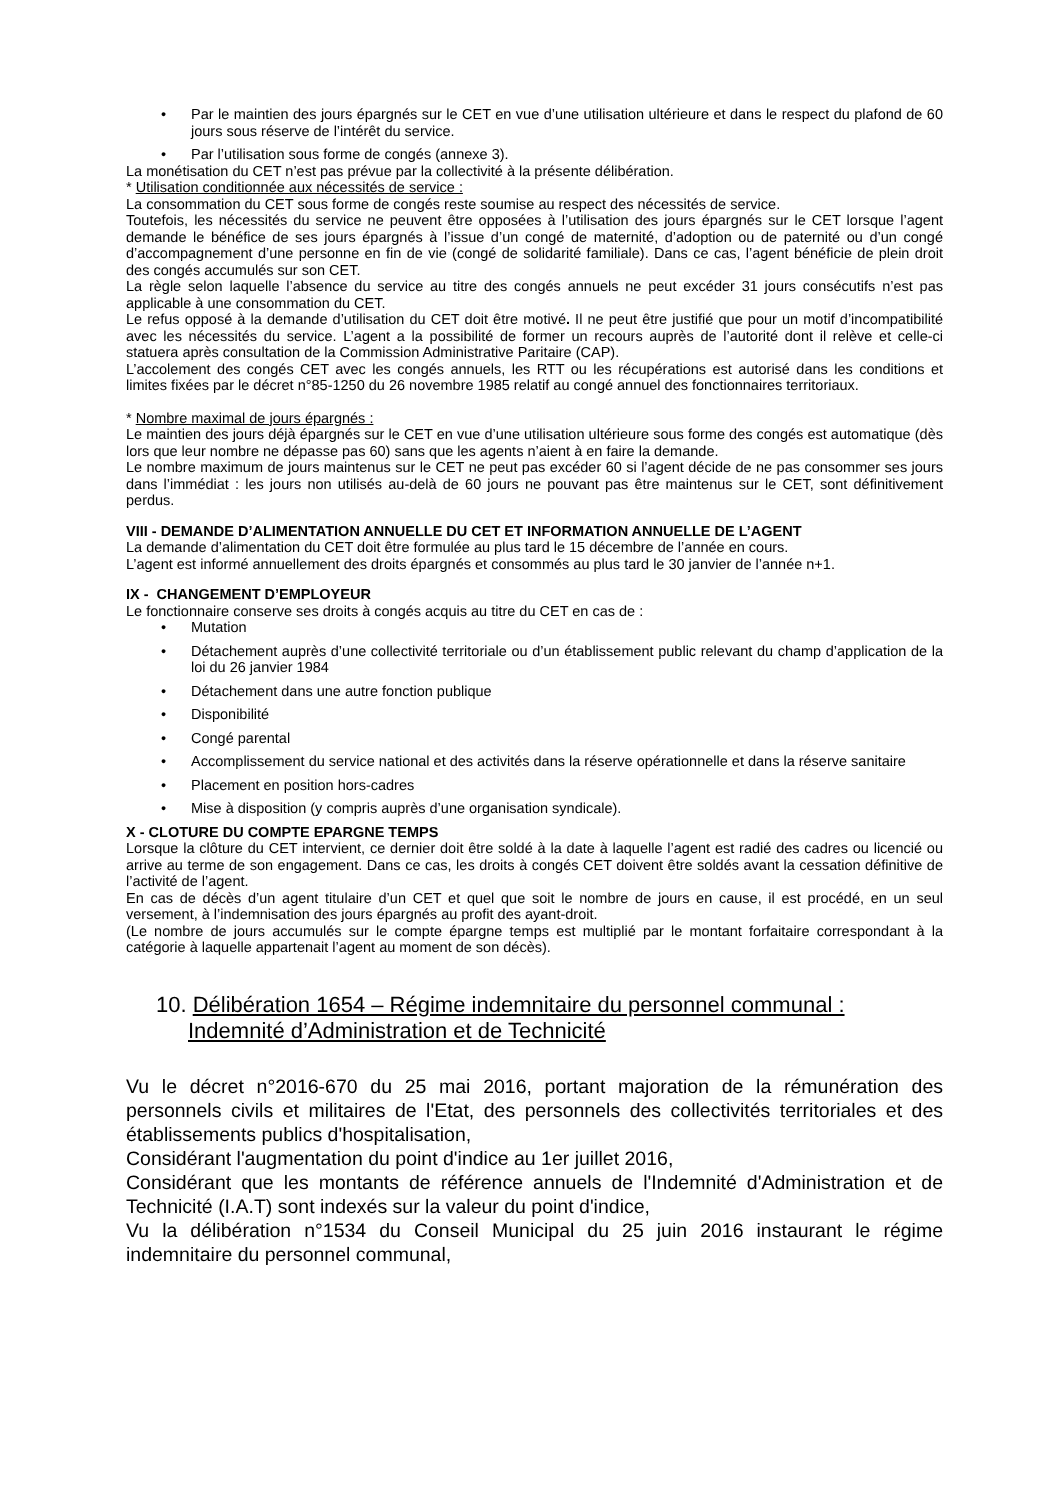• Par le maintien des jours épargnés sur le CET en vue d’une utilisation ultérieure et dans le respect du plafond de 60 jours sous réserve de l’intérêt du service.
• Par l’utilisation sous forme de congés (annexe 3).
La monétisation du CET n’est pas prévue par la collectivité à la présente délibération.
* Utilisation conditionnée aux nécessités de service :
La consommation du CET sous forme de congés reste soumise au respect des nécessités de service.
Toutefois, les nécessités du service ne peuvent être opposées à l’utilisation des jours épargnés sur le CET lorsque l’agent demande le bénéfice de ses jours épargnés à l’issue d’un congé de maternité, d’adoption ou de paternité ou d’un congé d’accompagnement d’une personne en fin de vie (congé de solidarité familiale). Dans ce cas, l’agent bénéficie de plein droit des congés accumulés sur son CET.
La règle selon laquelle l’absence du service au titre des congés annuels ne peut excéder 31 jours consécutifs n’est pas applicable à une consommation du CET.
Le refus opposé à la demande d’utilisation du CET doit être motivé. Il ne peut être justifié que pour un motif d’incompatibilité avec les nécessités du service. L’agent a la possibilité de former un recours auprès de l’autorité dont il relève et celle-ci statuera après consultation de la Commission Administrative Paritaire (CAP).
L’accolement des congés CET avec les congés annuels, les RTT ou les récupérations est autorisé dans les conditions et limites fixées par le décret n°85-1250 du 26 novembre 1985 relatif au congé annuel des fonctionnaires territoriaux.
* Nombre maximal de jours épargnés :
Le maintien des jours déjà épargnés sur le CET en vue d’une utilisation ultérieure sous forme des congés est automatique (dès lors que leur nombre ne dépasse pas 60) sans que les agents n’aient à en faire la demande.
Le nombre maximum de jours maintenus sur le CET ne peut pas excéder 60 si l’agent décide de ne pas consommer ses jours dans l’immédiat : les jours non utilisés au-delà de 60 jours ne pouvant pas être maintenus sur le CET, sont définitivement perdus.
VIII - DEMANDE D’ALIMENTATION ANNUELLE DU CET ET INFORMATION ANNUELLE DE L’AGENT
La demande d’alimentation du CET doit être formulée au plus tard le 15 décembre de l’année en cours.
L’agent est informé annuellement des droits épargnés et consommés au plus tard le 30 janvier de l’année n+1.
IX - CHANGEMENT D’EMPLOYEUR
Le fonctionnaire conserve ses droits à congés acquis au titre du CET en cas de :
• Mutation
• Détachement auprès d’une collectivité territoriale ou d’un établissement public relevant du champ d’application de la loi du 26 janvier 1984
• Détachement dans une autre fonction publique
• Disponibilité
• Congé parental
• Accomplissement du service national et des activités dans la réserve opérationnelle et dans la réserve sanitaire
• Placement en position hors-cadres
• Mise à disposition (y compris auprès d’une organisation syndicale).
X - CLOTURE DU COMPTE EPARGNE TEMPS
Lorsque la clôture du CET intervient, ce dernier doit être soldé à la date à laquelle l’agent est radié des cadres ou licencié ou arrive au terme de son engagement. Dans ce cas, les droits à congés CET doivent être soldés avant la cessation définitive de l’activité de l’agent.
En cas de décès d’un agent titulaire d’un CET et quel que soit le nombre de jours en cause, il est procédé, en un seul versement, à l’indemnisation des jours épargnés au profit des ayant-droit.
(Le nombre de jours accumulés sur le compte épargne temps est multiplié par le montant forfaitaire correspondant à la catégorie à laquelle appartenait l’agent au moment de son décès).
10. Délibération 1654 – Régime indemnitaire du personnel communal : Indemnité d’Administration et de Technicité
Vu le décret n°2016-670 du 25 mai 2016, portant majoration de la rémunération des personnels civils et militaires de l'Etat, des personnels des collectivités territoriales et des établissements publics d'hospitalisation,
Considérant l'augmentation du point d'indice au 1er juillet 2016,
Considérant que les montants de référence annuels de l'Indemnité d'Administration et de Technicité (I.A.T) sont indexés sur la valeur du point d'indice,
Vu la délibération n°1534 du Conseil Municipal du 25 juin 2016 instaurant le régime indemnitaire du personnel communal,